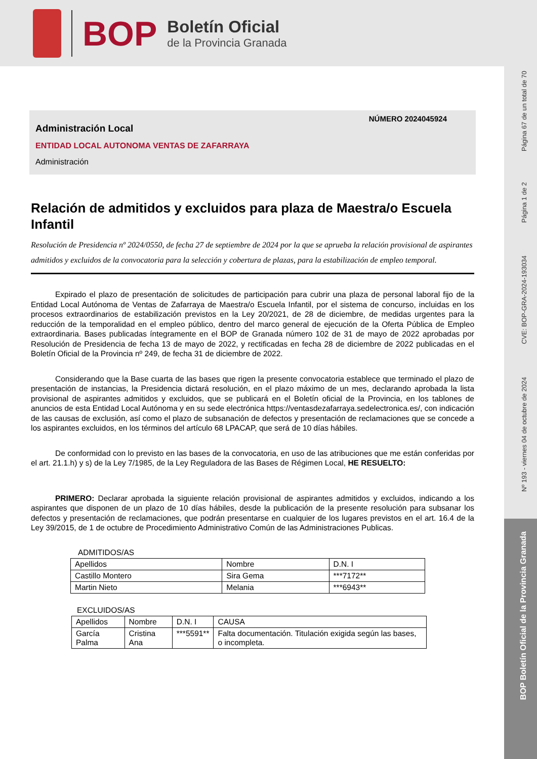BOP
Boletín Oficial
de la Provincia Granada
Página 67 de un total de 70
Página 1 de 2
CVE: BOP-GRA-2024-193034
Nº 193 - viernes 04 de octubre de 2024
BOP Boletín Oficial de la Provincia Granada
NÚMERO 2024045924
Administración Local
ENTIDAD LOCAL AUTONOMA VENTAS DE ZAFARRAYA
Administración
Relación de admitidos y excluidos para plaza de Maestra/o Escuela Infantil
Resolución de Presidencia nº 2024/0550, de fecha 27 de septiembre de 2024 por la que se aprueba la relación provisional de aspirantes admitidos y excluidos de la convocatoria para la selección y cobertura de plazas, para la estabilización de empleo temporal.
Expirado el plazo de presentación de solicitudes de participación para cubrir una plaza de personal laboral fijo de la Entidad Local Autónoma de Ventas de Zafarraya de Maestra/o Escuela Infantil, por el sistema de concurso, incluidas en los procesos extraordinarios de estabilización previstos en la Ley 20/2021, de 28 de diciembre, de medidas urgentes para la reducción de la temporalidad en el empleo público, dentro del marco general de ejecución de la Oferta Pública de Empleo extraordinaria. Bases publicadas íntegramente en el BOP de Granada número 102 de 31 de mayo de 2022 aprobadas por Resolución de Presidencia de fecha 13 de mayo de 2022, y rectificadas en fecha 28 de diciembre de 2022 publicadas en el Boletín Oficial de la Provincia nº 249, de fecha 31 de diciembre de 2022.
Considerando que la Base cuarta de las bases que rigen la presente convocatoria establece que terminado el plazo de presentación de instancias, la Presidencia dictará resolución, en el plazo máximo de un mes, declarando aprobada la lista provisional de aspirantes admitidos y excluidos, que se publicará en el Boletín oficial de la Provincia, en los tablones de anuncios de esta Entidad Local Autónoma y en su sede electrónica https://ventasdezafarraya.sedelectronica.es/, con indicación de las causas de exclusión, así como el plazo de subsanación de defectos y presentación de reclamaciones que se concede a los aspirantes excluidos, en los términos del artículo 68 LPACAP, que será de 10 días hábiles.
De conformidad con lo previsto en las bases de la convocatoria, en uso de las atribuciones que me están conferidas por el art. 21.1.h) y s) de la Ley 7/1985, de la Ley Reguladora de las Bases de Régimen Local, HE RESUELTO:
PRIMERO: Declarar aprobada la siguiente relación provisional de aspirantes admitidos y excluidos, indicando a los aspirantes que disponen de un plazo de 10 días hábiles, desde la publicación de la presente resolución para subsanar los defectos y presentación de reclamaciones, que podrán presentarse en cualquier de los lugares previstos en el art. 16.4 de la Ley 39/2015, de 1 de octubre de Procedimiento Administrativo Común de las Administraciones Publicas.
ADMITIDOS/AS
| Apellidos | Nombre | D.N. I |
| Castillo Montero | Sira Gema | ***7172** |
| Martin Nieto | Melania | ***6943** |
EXCLUIDOS/AS
| Apellidos | Nombre | D.N. I | CAUSA |
| García Palma | Cristina Ana | ***5591** | Falta documentación. Titulación exigida según las bases, o incompleta. |